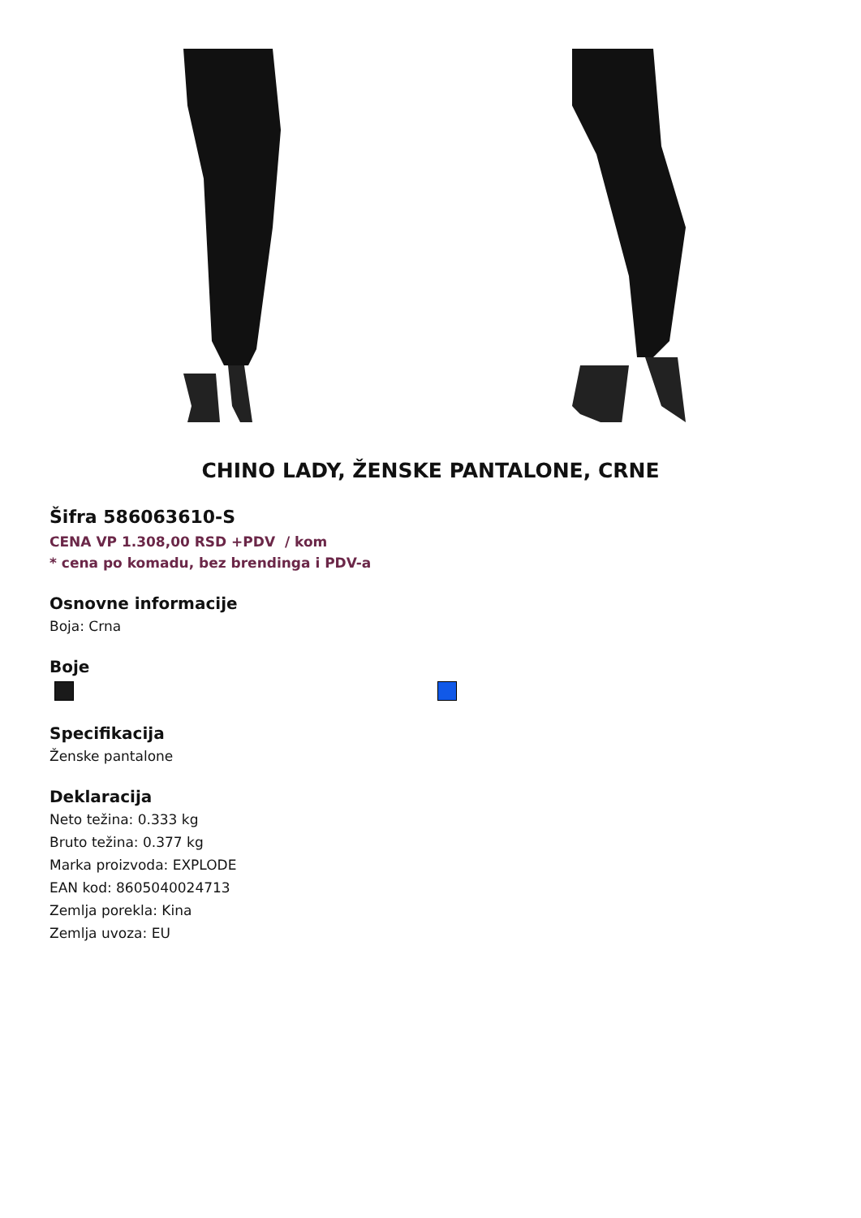CHINO LADY, ŽENSKE PANTALONE, CRNE
Šifra 586063610-S
CENA VP 1.308,00 RSD +PDV / kom
* cena po komadu, bez brendinga i PDV-a
Osnovne informacije
Boja: Crna
Boje
Specifikacija
Ženske pantalone
Deklaracija
Neto težina: 0.333 kg
Bruto težina: 0.377 kg
Marka proizvoda: EXPLODE
EAN kod: 8605040024713
Zemlja porekla: Kina
Zemlja uvoza: EU